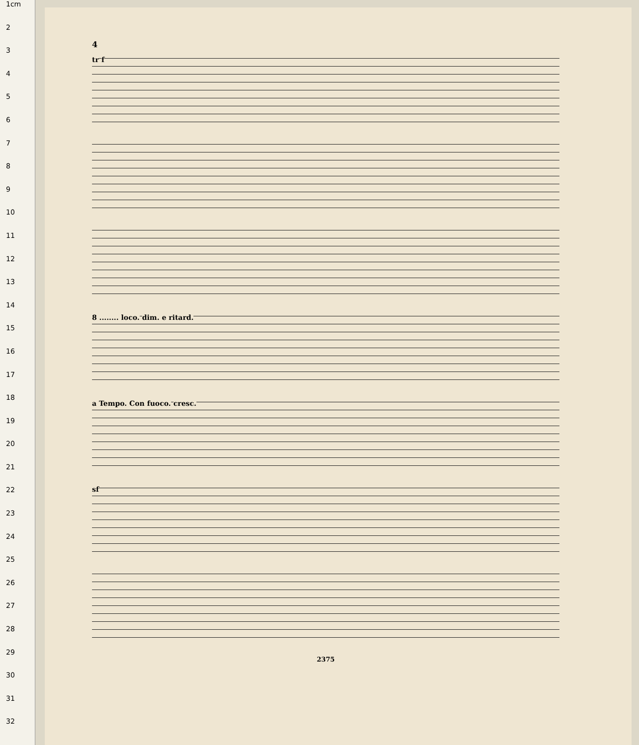1cm
2
3
4
5
6
7
8
9
10
11
12
13
14
15
16
17
18
19
20
21
22
23
24
25
26
27
28
29
30
31
32
4
tr f
8 ........ loco. dim. e ritard.
a Tempo. Con fuoco. cresc.
sf
2375